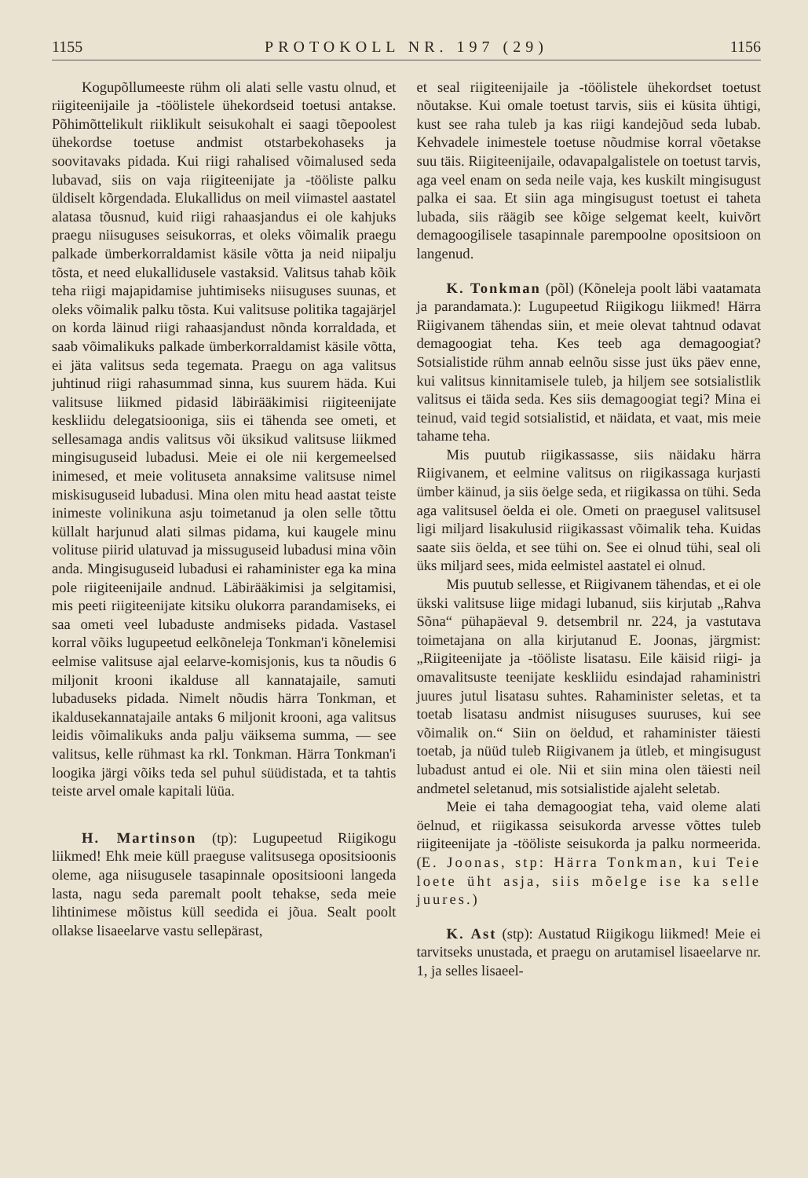1155 PROTOKOLL NR. 197 (29) 1156
Kogupõllumeeste rühm oli alati selle vastu olnud, et riigiteenijaile ja -töölistele ühekordseid toetusi antakse. Põhimõttelikult riiklikult seisukohalt ei saagi tõepoolest ühekordse toetuse andmist otstarbekohaseks ja soovitavaks pidada. Kui riigi rahalised võimalused seda lubavad, siis on vaja riigiteenijate ja -tööliste palku üldiselt kõrgendada. Elukallidus on meil viimastel aastatel alatasa tõusnud, kuid riigi rahaasjandus ei ole kahjuks praegu niisuguses seisukorras, et oleks võimalik praegu palkade ümberkorraldamist käsile võtta ja neid niipalju tõsta, et need elukallidusele vastaksid. Valitsus tahab kõik teha riigi majapidamise juhtimiseks niisuguses suunas, et oleks võimalik palku tõsta. Kui valitsuse politika tagajärjel on korda läinud riigi rahaasjandust nõnda korraldada, et saab võimalikuks palkade ümberkorraldamist käsile võtta, ei jäta valitsus seda tegemata. Praegu on aga valitsus juhtinud riigi rahasummad sinna, kus suurem häda. Kui valitsuse liikmed pidasid läbirääkimisi riigiteenijate keskliidu delegatsiooniga, siis ei tähenda see ometi, et sellesamaga andis valitsus või üksikud valitsuse liikmed mingisuguseid lubadusi. Meie ei ole nii kergemeelsed inimesed, et meie volituseta annaksime valitsuse nimel miskisuguseid lubadusi. Mina olen mitu head aastat teiste inimeste volinikuna asju toimetanud ja olen selle tõttu küllalt harjunud alati silmas pidama, kui kaugele minu volituse piirid ulatuvad ja missuguseid lubadusi mina võin anda. Mingisuguseid lubadusi ei rahaminister ega ka mina pole riigiteenijaile andnud. Läbirääkimisi ja selgitamisi, mis peeti riigiteenijate kitsiku olukorra parandamiseks, ei saa ometi veel lubaduste andmiseks pidada. Vastasel korral võiks lugupeetud eelkõneleja Tonkman'i kõnelemisi eelmise valitsuse ajal eelarve-komisjonis, kus ta nõudis 6 miljonit krooni ikalduse all kannatajaile, samuti lubaduseks pidada. Nimelt nõudis härra Tonkman, et ikaldusekannatajaile antaks 6 miljonit krooni, aga valitsus leidis võimalikuks anda palju väiksema summa, — see valitsus, kelle rühmast ka rkl. Tonkman. Härra Tonkman'i loogika järgi võiks teda sel puhul süüdistada, et ta tahtis teiste arvel omale kapitali lüüa.
H. Martinson (tp): Lugupeetud Riigikogu liikmed! Ehk meie küll praeguse valitsusega opositsioonis oleme, aga niisugusele tasapinnale opositsiooni langeda lasta, nagu seda paremalt poolt tehakse, seda meie lihtinimese mõistus küll seedida ei jõua. Sealt poolt ollakse lisaeelarve vastu sellepärast,
et seal riigiteenijaile ja -töölistele ühekordset toetust nõutakse. Kui omale toetust tarvis, siis ei küsita ühtigi, kust see raha tuleb ja kas riigi kandejõud seda lubab. Kehvadele inimestele toetuse nõudmise korral võetakse suu täis. Riigiteenijaile, odavapalgalistele on toetust tarvis, aga veel enam on seda neile vaja, kes kuskilt mingisugust palka ei saa. Et siin aga mingisugust toetust ei taheta lubada, siis räägib see kõige selgemat keelt, kuivõrt demagoogilisele tasapinnale parempoolne opositsioon on langenud.
K. Tonkman (põl) (Kõneleja poolt läbi vaatamata ja parandamata.): Lugupeetud Riigikogu liikmed! Härra Riigivanem tähendas siin, et meie olevat tahtnud odavat demagoogiat teha. Kes teeb aga demagoogiat? Sotsialistide rühm annab eelnõu sisse just üks päev enne, kui valitsus kinnitamisele tuleb, ja hiljem see sotsialistlik valitsus ei täida seda. Kes siis demagoogiat tegi? Mina ei teinud, vaid tegid sotsialistid, et näidata, et vaat, mis meie tahame teha.
Mis puutub riigikassasse, siis näidaku härra Riigivanem, et eelmine valitsus on riigikassaga kurjasti ümber käinud, ja siis öelge seda, et riigikassa on tühi. Seda aga valitsusel öelda ei ole. Ometi on praegusel valitsusel ligi miljard lisakulusid riigikassast võimalik teha. Kuidas saate siis öelda, et see tühi on. See ei olnud tühi, seal oli üks miljard sees, mida eelmistel aastatel ei olnud.
Mis puutub sellesse, et Riigivanem tähendas, et ei ole ükski valitsuse liige midagi lubanud, siis kirjutab „Rahva Sõna“ pühapäeval 9. detsembril nr. 224, ja vastutava toimetajana on alla kirjutanud E. Joonas, järgmist: „Riigiteenijate ja -tööliste lisatasu. Eile käisid riigi- ja omavalitsuste teenijate keskliidu esindajad rahaministri juures jutul lisatasu suhtes. Rahaminister seletas, et ta toetab lisatasu andmist niisuguses suuruses, kui see võimalik on.“ Siin on öeldud, et rahaminister täiesti toetab, ja nüüd tuleb Riigivanem ja ütleb, et mingisugust lubadust antud ei ole. Nii et siin mina olen täiesti neil andmetel seletanud, mis sotsialistide ajaleht seletab.
Meie ei taha demagoogiat teha, vaid oleme alati öelnud, et riigikassa seisukorda arvesse võttes tuleb riigiteenijate ja -tööliste seisukorda ja palku normeerida. (E. Joonas, stp: Härra Tonkman, kui Teie loete üht asja, siis mõelge ise ka selle juures.)
K. Ast (stp): Austatud Riigikogu liikmed! Meie ei tarvitseks unustada, et praegu on arutamisel lisaeelarve nr. 1, ja selles lisaeel-